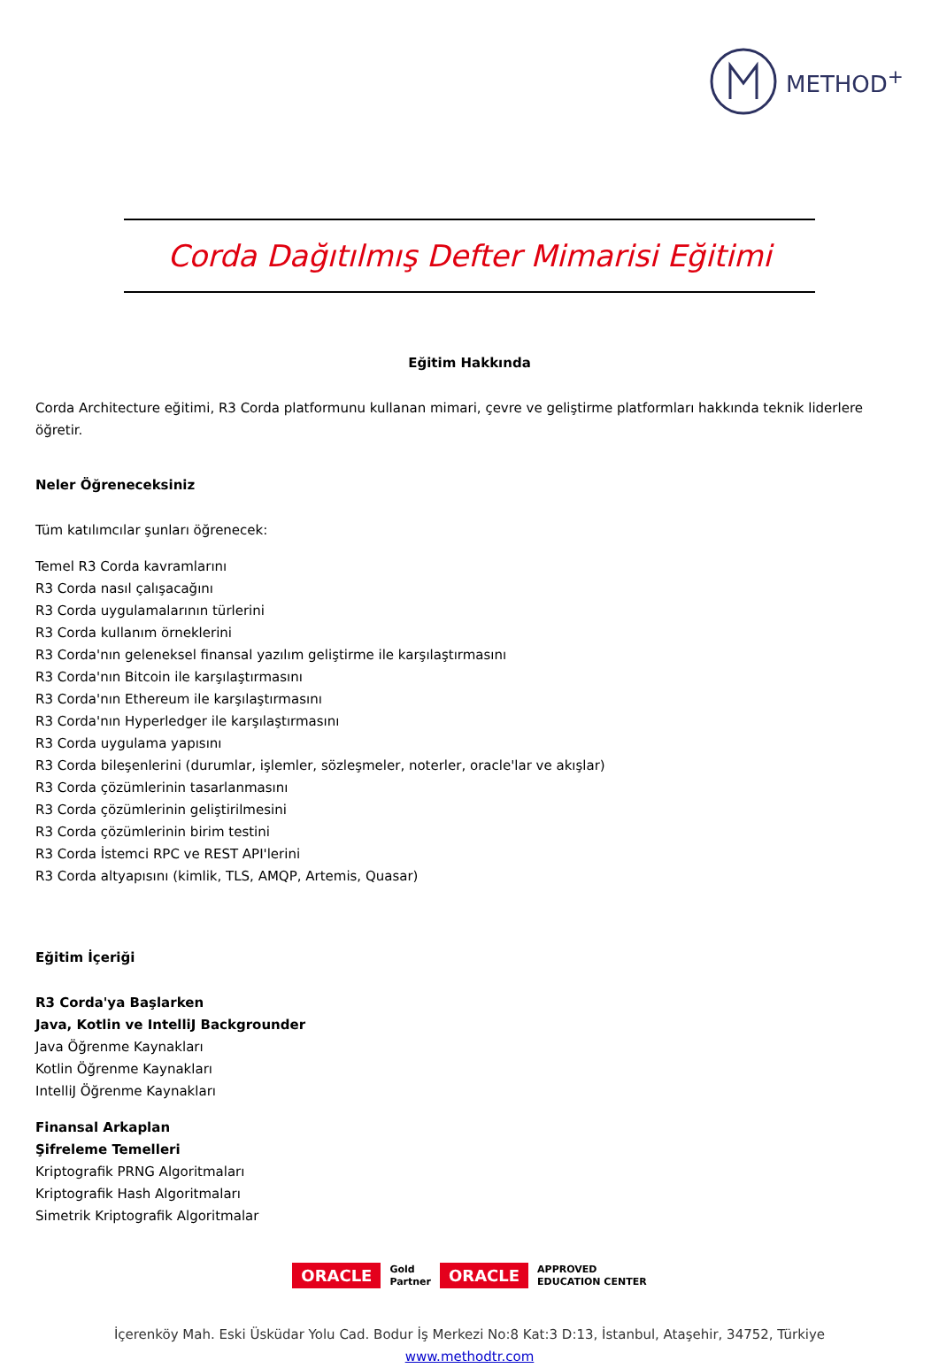METHOD<sup>+</sup>
Corda Dağıtılmış Defter Mimarisi Eğitimi
Eğitim Hakkında
Corda Architecture eğitimi, R3 Corda platformunu kullanan mimari, çevre ve geliştirme platformları hakkında teknik liderlere öğretir.
Neler Öğreneceksiniz
Tüm katılımcılar şunları öğrenecek:
Temel R3 Corda kavramlarını
R3 Corda nasıl çalışacağını
R3 Corda uygulamalarının türlerini
R3 Corda kullanım örneklerini
R3 Corda'nın geleneksel finansal yazılım geliştirme ile karşılaştırmasını
R3 Corda'nın Bitcoin ile karşılaştırmasını
R3 Corda'nın Ethereum ile karşılaştırmasını
R3 Corda'nın Hyperledger ile karşılaştırmasını
R3 Corda uygulama yapısını
R3 Corda bileşenlerini (durumlar, işlemler, sözleşmeler, noterler, oracle'lar ve akışlar)
R3 Corda çözümlerinin tasarlanmasını
R3 Corda çözümlerinin geliştirilmesini
R3 Corda çözümlerinin birim testini
R3 Corda İstemci RPC ve REST API'lerini
R3 Corda altyapısını (kimlik, TLS, AMQP, Artemis, Quasar)
Eğitim İçeriği
R3 Corda'ya Başlarken
Java, Kotlin ve IntelliJ Backgrounder
Java Öğrenme Kaynakları
Kotlin Öğrenme Kaynakları
IntelliJ Öğrenme Kaynakları
Finansal Arkaplan
Şifreleme Temelleri
Kriptografik PRNG Algoritmaları
Kriptografik Hash Algoritmaları
Simetrik Kriptografik Algoritmalar
ORACLE Gold
Partner ORACLE APPROVED
EDUCATION CENTER
İçerenköy Mah. Eski Üsküdar Yolu Cad. Bodur İş Merkezi No:8 Kat:3 D:13, İstanbul, Ataşehir, 34752, Türkiye
www.methodtr.com